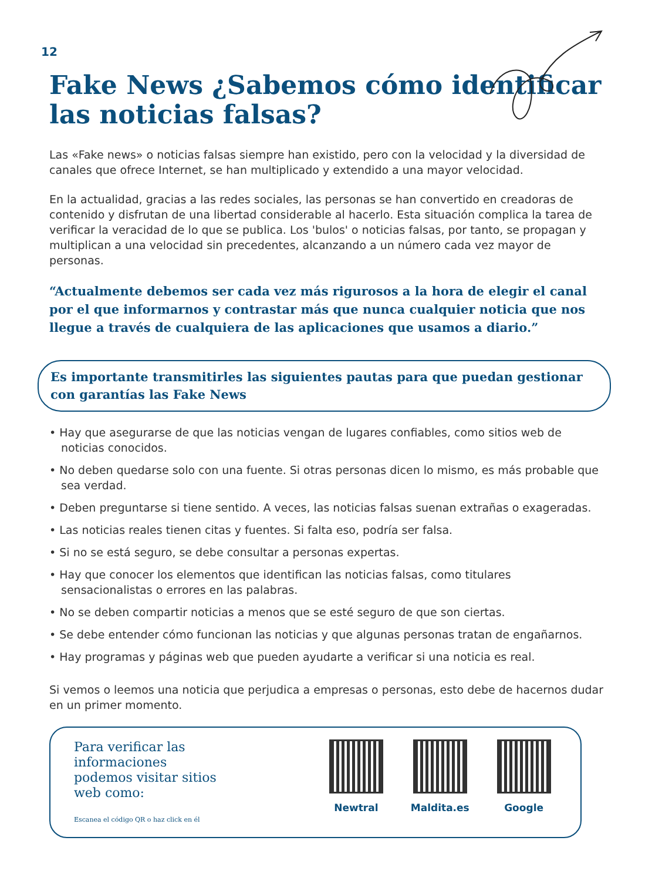12
Fake News ¿Sabemos cómo identificar las noticias falsas?
Las «Fake news» o noticias falsas siempre han existido, pero con la velocidad y la diversidad de canales que ofrece Internet, se han multiplicado y extendido a una mayor velocidad.
En la actualidad, gracias a las redes sociales, las personas se han convertido en creadoras de contenido y disfrutan de una libertad considerable al hacerlo. Esta situación complica la tarea de verificar la veracidad de lo que se publica. Los 'bulos' o noticias falsas, por tanto, se propagan y multiplican a una velocidad sin precedentes, alcanzando a un número cada vez mayor de personas.
“Actualmente debemos ser cada vez más rigurosos a la hora de elegir el canal por el que informarnos y contrastar más que nunca cualquier noticia que nos llegue a través de cualquiera de las aplicaciones que usamos a diario.”
Es importante transmitirles las siguientes pautas para que puedan gestionar con garantías las Fake News
• Hay que asegurarse de que las noticias vengan de lugares confiables, como sitios web de noticias conocidos.
• No deben quedarse solo con una fuente. Si otras personas dicen lo mismo, es más probable que sea verdad.
• Deben preguntarse si tiene sentido. A veces, las noticias falsas suenan extrañas o exageradas.
• Las noticias reales tienen citas y fuentes. Si falta eso, podría ser falsa.
• Si no se está seguro, se debe consultar a personas expertas.
• Hay que conocer los elementos que identifican las noticias falsas, como titulares sensacionalistas o errores en las palabras.
• No se deben compartir noticias a menos que se esté seguro de que son ciertas.
• Se debe entender cómo funcionan las noticias y que algunas personas tratan de engañarnos.
• Hay programas y páginas web que pueden ayudarte a verificar si una noticia es real.
Si vemos o leemos una noticia que perjudica a empresas o personas, esto debe de hacernos dudar en un primer momento.
Para verificar las informaciones podemos visitar sitios web como:
Escanea el código QR o haz click en él
Newtral Maldita.es Google